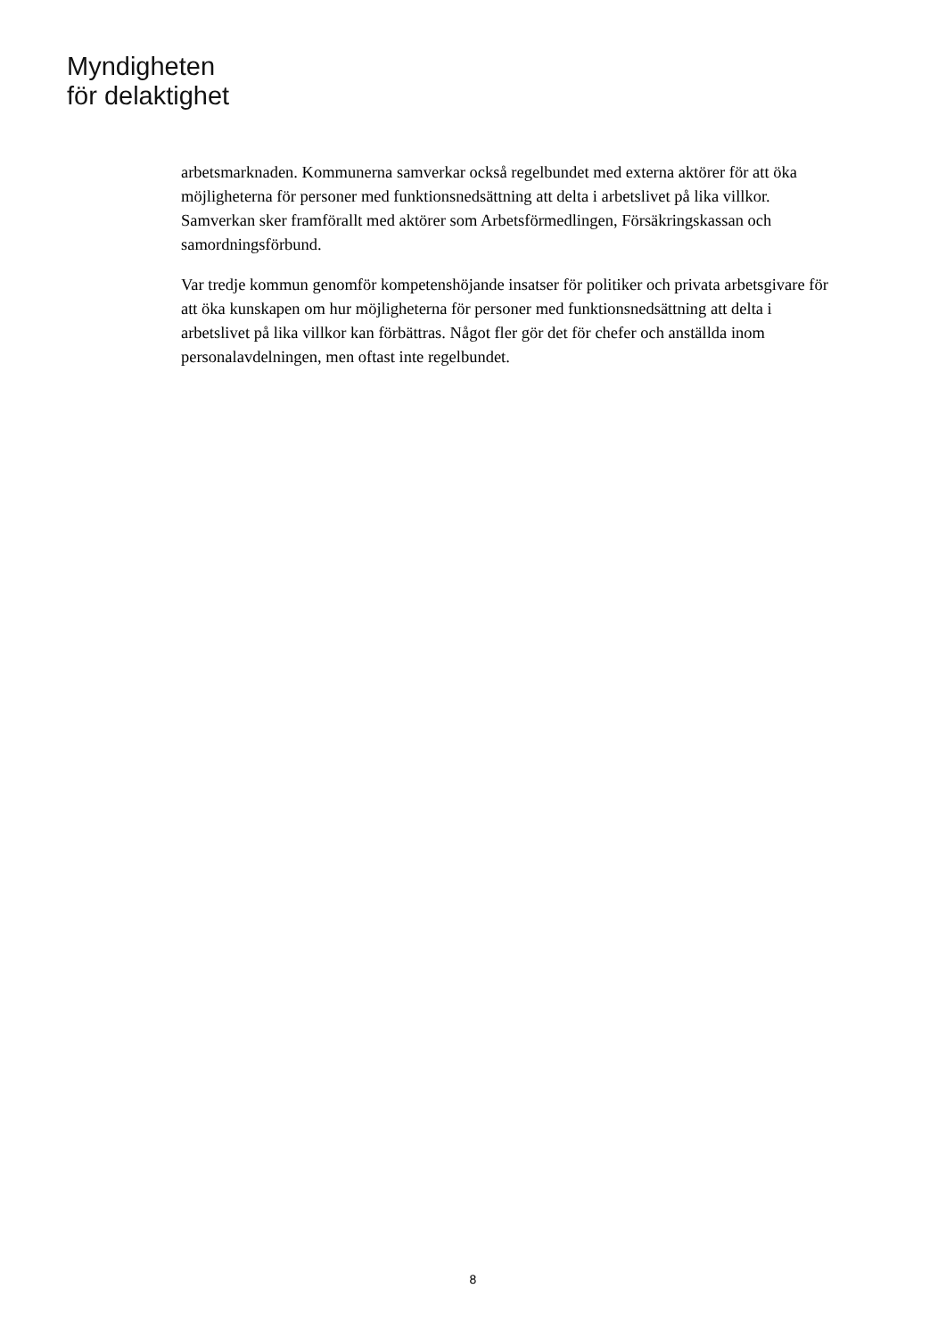Myndigheten
för delaktighet
arbetsmarknaden. Kommunerna samverkar också regelbundet med externa aktörer för att öka möjligheterna för personer med funktionsnedsättning att delta i arbetslivet på lika villkor. Samverkan sker framförallt med aktörer som Arbetsförmedlingen, Försäkringskassan och samordningsförbund.
Var tredje kommun genomför kompetenshöjande insatser för politiker och privata arbetsgivare för att öka kunskapen om hur möjligheterna för personer med funktionsnedsättning att delta i arbetslivet på lika villkor kan förbättras. Något fler gör det för chefer och anställda inom personalavdelningen, men oftast inte regelbundet.
8